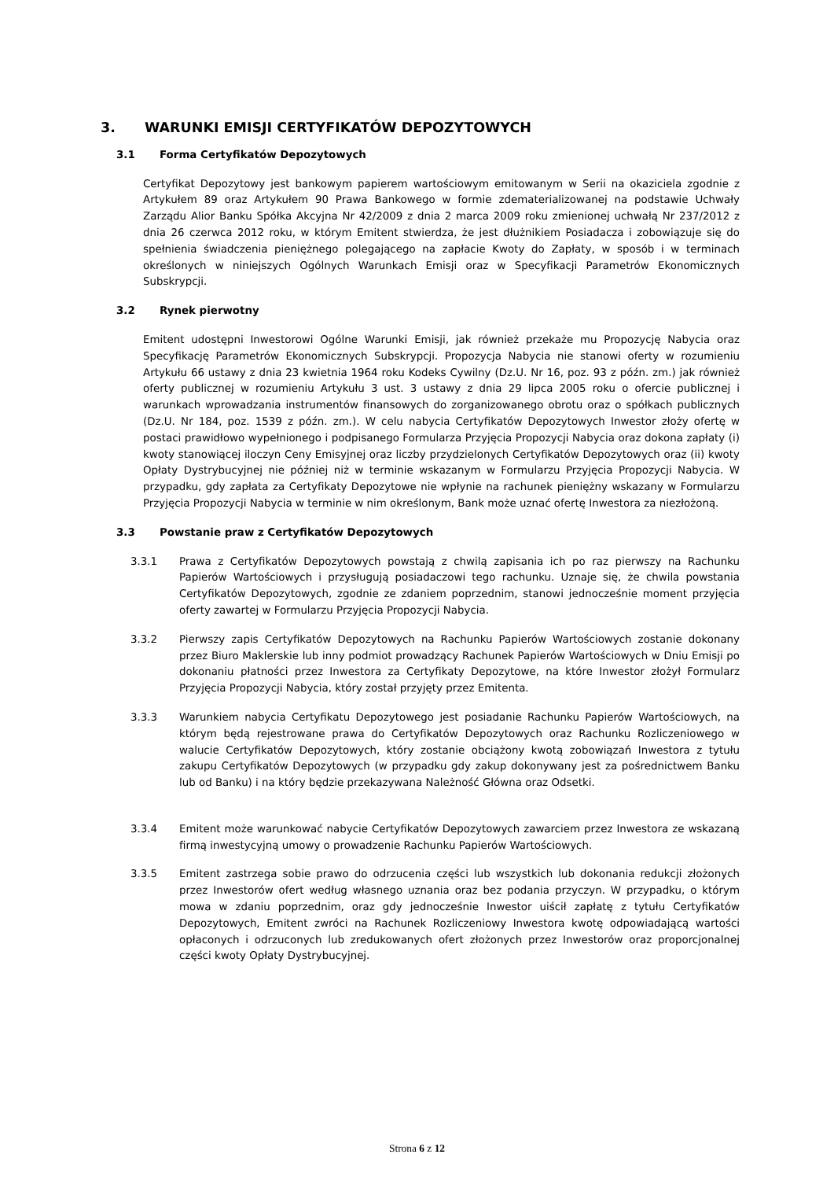3. WARUNKI EMISJI CERTYFIKATÓW DEPOZYTOWYCH
3.1 Forma Certyfikatów Depozytowych
Certyfikat Depozytowy jest bankowym papierem wartościowym emitowanym w Serii na okaziciela zgodnie z Artykułem 89 oraz Artykułem 90 Prawa Bankowego w formie zdematerializowanej na podstawie Uchwały Zarządu Alior Banku Spółka Akcyjna Nr 42/2009 z dnia 2 marca 2009 roku zmienionej uchwałą Nr 237/2012 z dnia 26 czerwca 2012 roku, w którym Emitent stwierdza, że jest dłużnikiem Posiadacza i zobowiązuje się do spełnienia świadczenia pieniężnego polegającego na zapłacie Kwoty do Zapłaty, w sposób i w terminach określonych w niniejszych Ogólnych Warunkach Emisji oraz w Specyfikacji Parametrów Ekonomicznych Subskrypcji.
3.2 Rynek pierwotny
Emitent udostępni Inwestorowi Ogólne Warunki Emisji, jak również przekaże mu Propozycję Nabycia oraz Specyfikację Parametrów Ekonomicznych Subskrypcji. Propozycja Nabycia nie stanowi oferty w rozumieniu Artykułu 66 ustawy z dnia 23 kwietnia 1964 roku Kodeks Cywilny (Dz.U. Nr 16, poz. 93 z późn. zm.) jak również oferty publicznej w rozumieniu Artykułu 3 ust. 3 ustawy z dnia 29 lipca 2005 roku o ofercie publicznej i warunkach wprowadzania instrumentów finansowych do zorganizowanego obrotu oraz o spółkach publicznych (Dz.U. Nr 184, poz. 1539 z późn. zm.). W celu nabycia Certyfikatów Depozytowych Inwestor złoży ofertę w postaci prawidłowo wypełnionego i podpisanego Formularza Przyjęcia Propozycji Nabycia oraz dokona zapłaty (i) kwoty stanowiącej iloczyn Ceny Emisyjnej oraz liczby przydzielonych Certyfikatów Depozytowych oraz (ii) kwoty Opłaty Dystrybucyjnej nie później niż w terminie wskazanym w Formularzu Przyjęcia Propozycji Nabycia. W przypadku, gdy zapłata za Certyfikaty Depozytowe nie wpłynie na rachunek pieniężny wskazany w Formularzu Przyjęcia Propozycji Nabycia w terminie w nim określonym, Bank może uznać ofertę Inwestora za niezłożoną.
3.3 Powstanie praw z Certyfikatów Depozytowych
3.3.1 Prawa z Certyfikatów Depozytowych powstają z chwilą zapisania ich po raz pierwszy na Rachunku Papierów Wartościowych i przysługują posiadaczowi tego rachunku. Uznaje się, że chwila powstania Certyfikatów Depozytowych, zgodnie ze zdaniem poprzednim, stanowi jednocześnie moment przyjęcia oferty zawartej w Formularzu Przyjęcia Propozycji Nabycia.
3.3.2 Pierwszy zapis Certyfikatów Depozytowych na Rachunku Papierów Wartościowych zostanie dokonany przez Biuro Maklerskie lub inny podmiot prowadzący Rachunek Papierów Wartościowych w Dniu Emisji po dokonaniu płatności przez Inwestora za Certyfikaty Depozytowe, na które Inwestor złożył Formularz Przyjęcia Propozycji Nabycia, który został przyjęty przez Emitenta.
3.3.3 Warunkiem nabycia Certyfikatu Depozytowego jest posiadanie Rachunku Papierów Wartościowych, na którym będą rejestrowane prawa do Certyfikatów Depozytowych oraz Rachunku Rozliczeniowego w walucie Certyfikatów Depozytowych, który zostanie obciążony kwotą zobowiązań Inwestora z tytułu zakupu Certyfikatów Depozytowych (w przypadku gdy zakup dokonywany jest za pośrednictwem Banku lub od Banku) i na który będzie przekazywana Należność Główna oraz Odsetki.
3.3.4 Emitent może warunkować nabycie Certyfikatów Depozytowych zawarciem przez Inwestora ze wskazaną firmą inwestycyjną umowy o prowadzenie Rachunku Papierów Wartościowych.
3.3.5 Emitent zastrzega sobie prawo do odrzucenia części lub wszystkich lub dokonania redukcji złożonych przez Inwestorów ofert według własnego uznania oraz bez podania przyczyn. W przypadku, o którym mowa w zdaniu poprzednim, oraz gdy jednocześnie Inwestor uiścił zapłatę z tytułu Certyfikatów Depozytowych, Emitent zwróci na Rachunek Rozliczeniowy Inwestora kwotę odpowiadającą wartości opłaconych i odrzuconych lub zredukowanych ofert złożonych przez Inwestorów oraz proporcjonalnej części kwoty Opłaty Dystrybucyjnej.
Strona 6 z 12